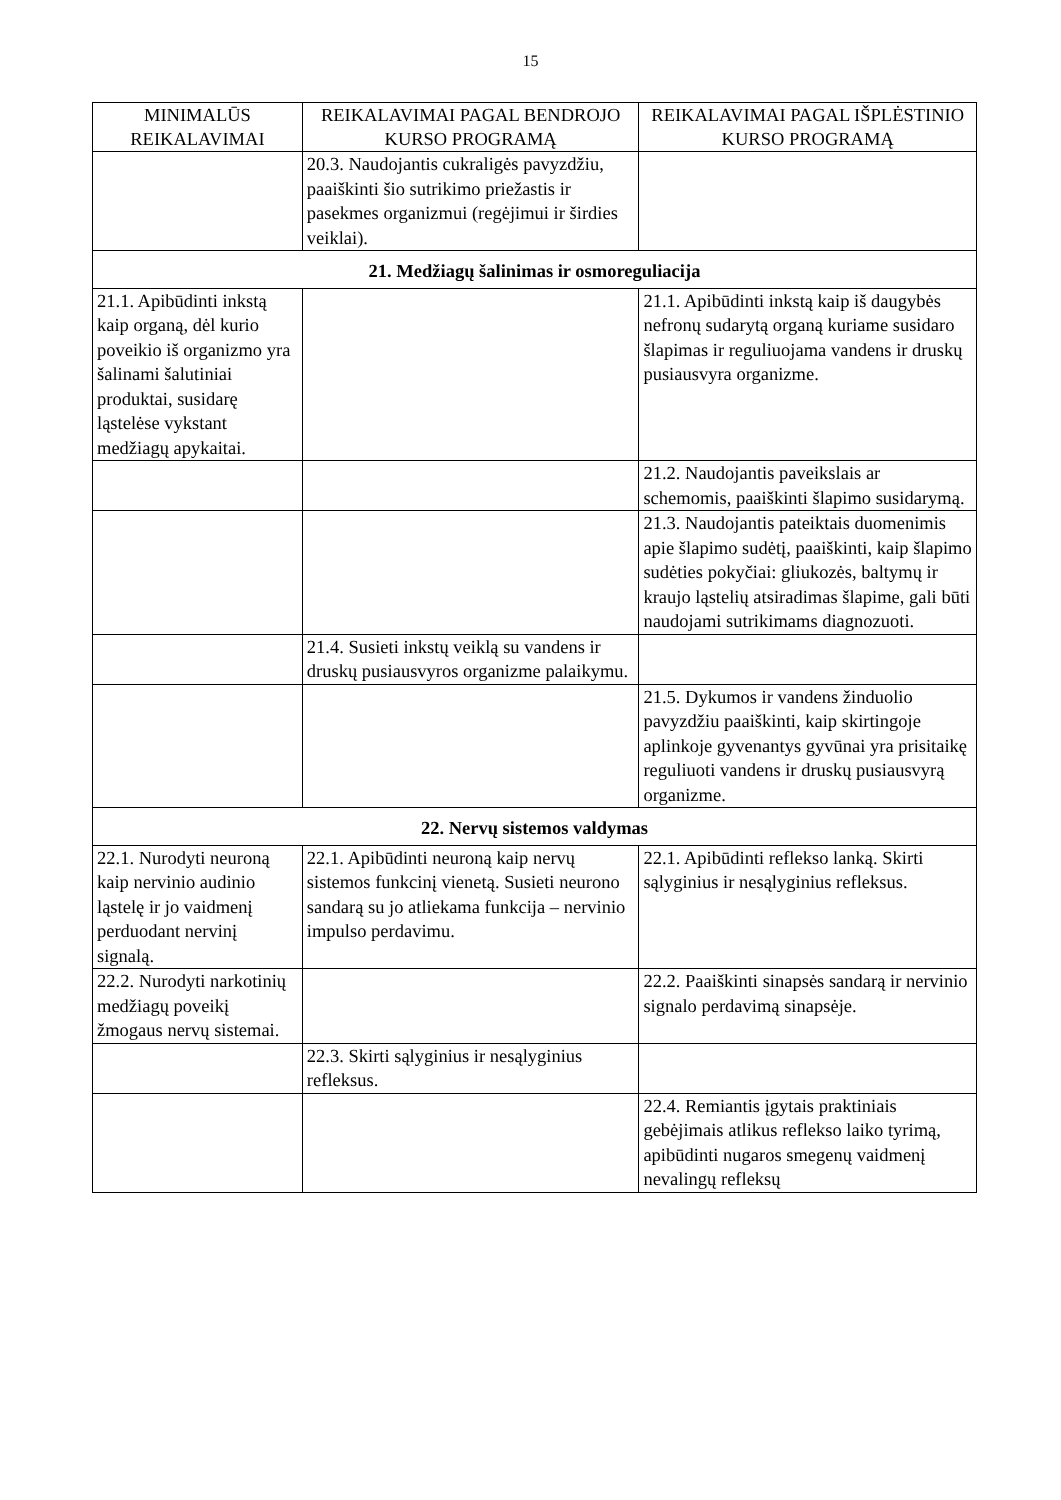15
| MINIMALŪS REIKALAVIMAI | REIKALAVIMAI PAGAL BENDROJO KURSO PROGRAMĄ | REIKALAVIMAI PAGAL IŠPLĖSTINIO KURSO PROGRAMĄ |
| --- | --- | --- |
| | 20.3. Naudojantis cukraligės pavyzdžiu, paaiškinti šio sutrikimo priežastis ir pasekmes organizmui (regėjimui ir širdies veiklai). | |
| 21. Medžiagų šalinimas ir osmoreguliacija | | |
| 21.1. Apibūdinti inkstą kaip organą, dėl kurio poveikio iš organizmo yra šalinami šalutiniai produktai, susidarę ląstelėse vykstant medžiagų apykaitai. | | 21.1. Apibūdinti inkstą kaip iš daugybės nefronų sudarytą organą kuriame susidaro šlapimas ir reguliuojama vandens ir druskų pusiausvyra organizme. |
| | | 21.2. Naudojantis paveikslais ar schemomis, paaiškinti šlapimo susidarymą. |
| | | 21.3. Naudojantis pateiktais duomenimis apie šlapimo sudėtį, paaiškinti, kaip šlapimo sudėties pokyčiai: gliukozės, baltymų ir kraujo ląstelių atsiradimas šlapime, gali būti naudojami sutrikimams diagnozuoti. |
| | 21.4. Susieti inkstų veiklą su vandens ir druskų pusiausvyros organizme palaikymu. | |
| | | 21.5. Dykumos ir vandens žinduolio pavyzdžiu paaiškinti, kaip skirtingoje aplinkoje gyvenantys gyvūnai yra prisitaikę reguliuoti vandens ir druskų pusiausvyrą organizme. |
| 22. Nervų sistemos valdymas | | |
| 22.1. Nurodyti neuroną kaip nervinio audinio ląstelę ir jo vaidmenį perduodant nervinį signalą. | 22.1. Apibūdinti neuroną kaip nervų sistemos funkcinį vienetą. Susieti neurono sandarą su jo atliekama funkcija – nervinio impulso perdavimu. | 22.1. Apibūdinti reflekso lanką. Skirti sąlyginius ir nesąlyginius refleksus. |
| 22.2. Nurodyti narkotinių medžiagų poveikį žmogaus nervų sistemai. | | 22.2. Paaiškinti sinapsės sandarą ir nervinio signalo perdavimą sinapsėje. |
| | 22.3. Skirti sąlyginius ir nesąlyginius refleksus. | |
| | | 22.4. Remiantis įgytais praktiniais gebėjimais atlikus reflekso laiko tyrimą, apibūdinti nugaros smegenų vaidmenį nevalingų refleksų |